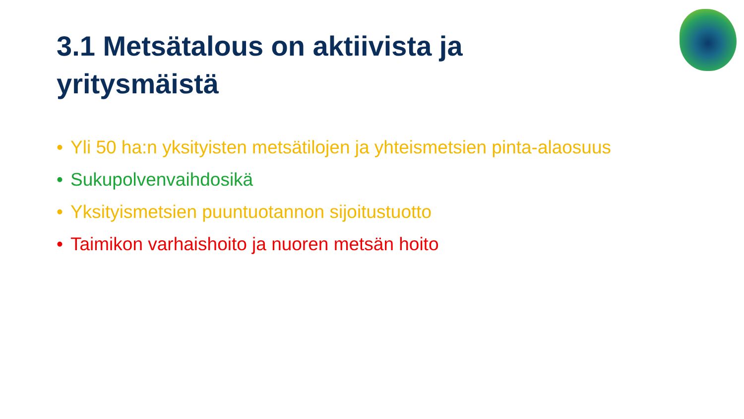3.1 Metsätalous on aktiivista ja yritysmäistä
• Yli 50 ha:n yksityisten metsätilojen ja yhteismetsien pinta-alaosuus
• Sukupolvenvaihdosikä
• Yksityismetsien puuntuotannon sijoitustuotto
• Taimikon varhaishoito ja nuoren metsän hoito